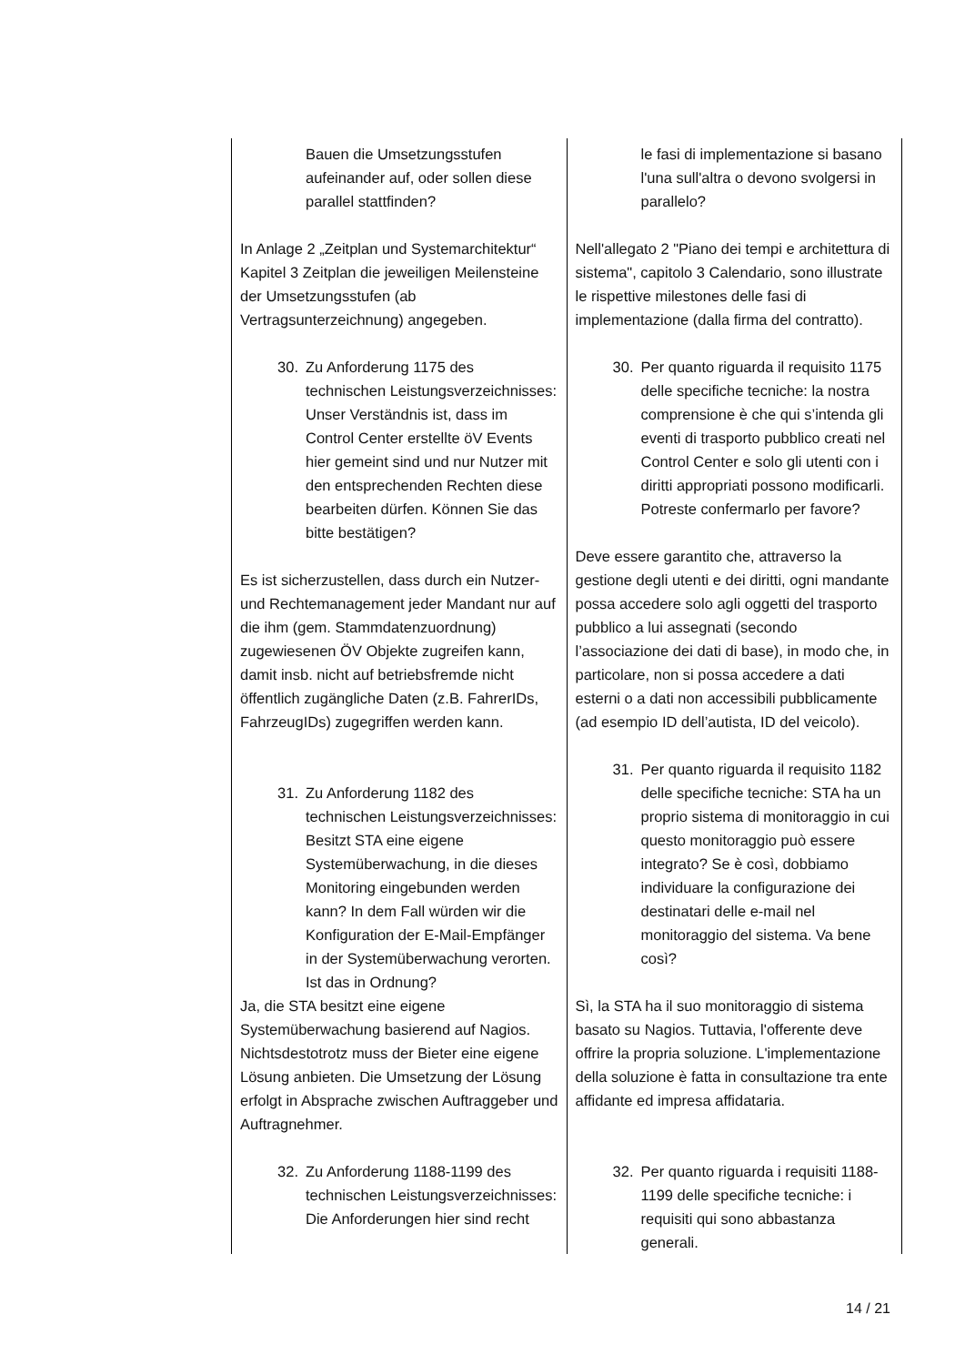| Bauen die Umsetzungsstufen aufeinander auf, oder sollen diese parallel stattfinden? In Anlage 2 „Zeitplan und Systemarchitektur“ Kapitel 3 Zeitplan die jeweiligen Meilensteine der Umsetzungsstufen (ab Vertragsunterzeichnung) angegeben. 30. Zu Anforderung 1175 des technischen Leistungsverzeichnisses: Unser Verständnis ist, dass im Control Center erstellte öV Events hier gemeint sind und nur Nutzer mit den entsprechenden Rechten diese bearbeiten dürfen. Können Sie das bitte bestätigen? Es ist sicherzustellen, dass durch ein Nutzer- und Rechtemanagement jeder Mandant nur auf die ihm (gem. Stammdatenzuordnung) zugewiesenen ÖV Objekte zugreifen kann, damit insb. nicht auf betriebsfremde nicht öffentlich zugängliche Daten (z.B. FahrerIDs, FahrzeugIDs) zugegriffen werden kann. 31. Zu Anforderung 1182 des technischen Leistungsverzeichnisses: Besitzt STA eine eigene Systemüberwachung, in die dieses Monitoring eingebunden werden kann? In dem Fall würden wir die Konfiguration der E-Mail-Empfänger in der Systemüberwachung verorten. Ist das in Ordnung? Ja, die STA besitzt eine eigene Systemüberwachung basierend auf Nagios. Nichtsdestotrotz muss der Bieter eine eigene Lösung anbieten. Die Umsetzung der Lösung erfolgt in Absprache zwischen Auftraggeber und Auftragnehmer. 32. Zu Anforderung 1188-1199 des technischen Leistungsverzeichnisses: Die Anforderungen hier sind recht | le fasi di implementazione si basano l'una sull'altra o devono svolgersi in parallelo? Nell'allegato 2 "Piano dei tempi e architettura di sistema", capitolo 3 Calendario, sono illustrate le rispettive milestones delle fasi di implementazione (dalla firma del contratto). 30. Per quanto riguarda il requisito 1175 delle specifiche tecniche: la nostra comprensione è che qui s’intenda gli eventi di trasporto pubblico creati nel Control Center e solo gli utenti con i diritti appropriati possono modificarli. Potreste confermarlo per favore? Deve essere garantito che, attraverso la gestione degli utenti e dei diritti, ogni mandante possa accedere solo agli oggetti del trasporto pubblico a lui assegnati (secondo l’associazione dei dati di base), in modo che, in particolare, non si possa accedere a dati esterni o a dati non accessibili pubblicamente (ad esempio ID dell’autista, ID del veicolo). 31. Per quanto riguarda il requisito 1182 delle specifiche tecniche: STA ha un proprio sistema di monitoraggio in cui questo monitoraggio può essere integrato? Se è così, dobbiamo individuare la configurazione dei destinatari delle e-mail nel monitoraggio del sistema. Va bene così? Sì, la STA ha il suo monitoraggio di sistema basato su Nagios. Tuttavia, l'offerente deve offrire la propria soluzione. L'implementazione della soluzione è fatta in consultazione tra ente affidante ed impresa affidataria. 32. Per quanto riguarda i requisiti 1188-1199 delle specifiche tecniche: i requisiti qui sono abbastanza generali. |
14 / 21